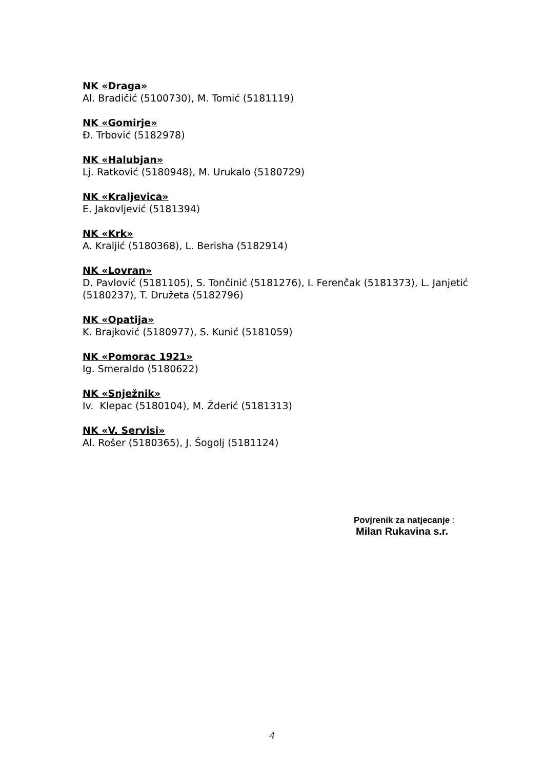NK «Draga»
Al. Bradičić (5100730), M. Tomić (5181119)
NK «Gomirje»
Đ. Trbović (5182978)
NK «Halubjan»
Lj. Ratković (5180948), M. Urukalo (5180729)
NK «Kraljevica»
E. Jakovljević (5181394)
NK «Krk»
A. Kraljić (5180368), L. Berisha (5182914)
NK «Lovran»
D. Pavlović (5181105), S. Tončinić (5181276), I. Ferenčak (5181373), L. Janjetić (5180237), T. Družeta (5182796)
NK «Opatija»
K. Brajković (5180977), S. Kunić (5181059)
NK «Pomorac 1921»
Ig. Smeraldo (5180622)
NK «Snježnik»
Iv. Klepac (5180104), M. Žderić (5181313)
NK «V. Servisi»
Al. Rošer (5180365), J. Šogolj (5181124)
Povjrenik za natjecanje :
Milan Rukavina s.r.
4